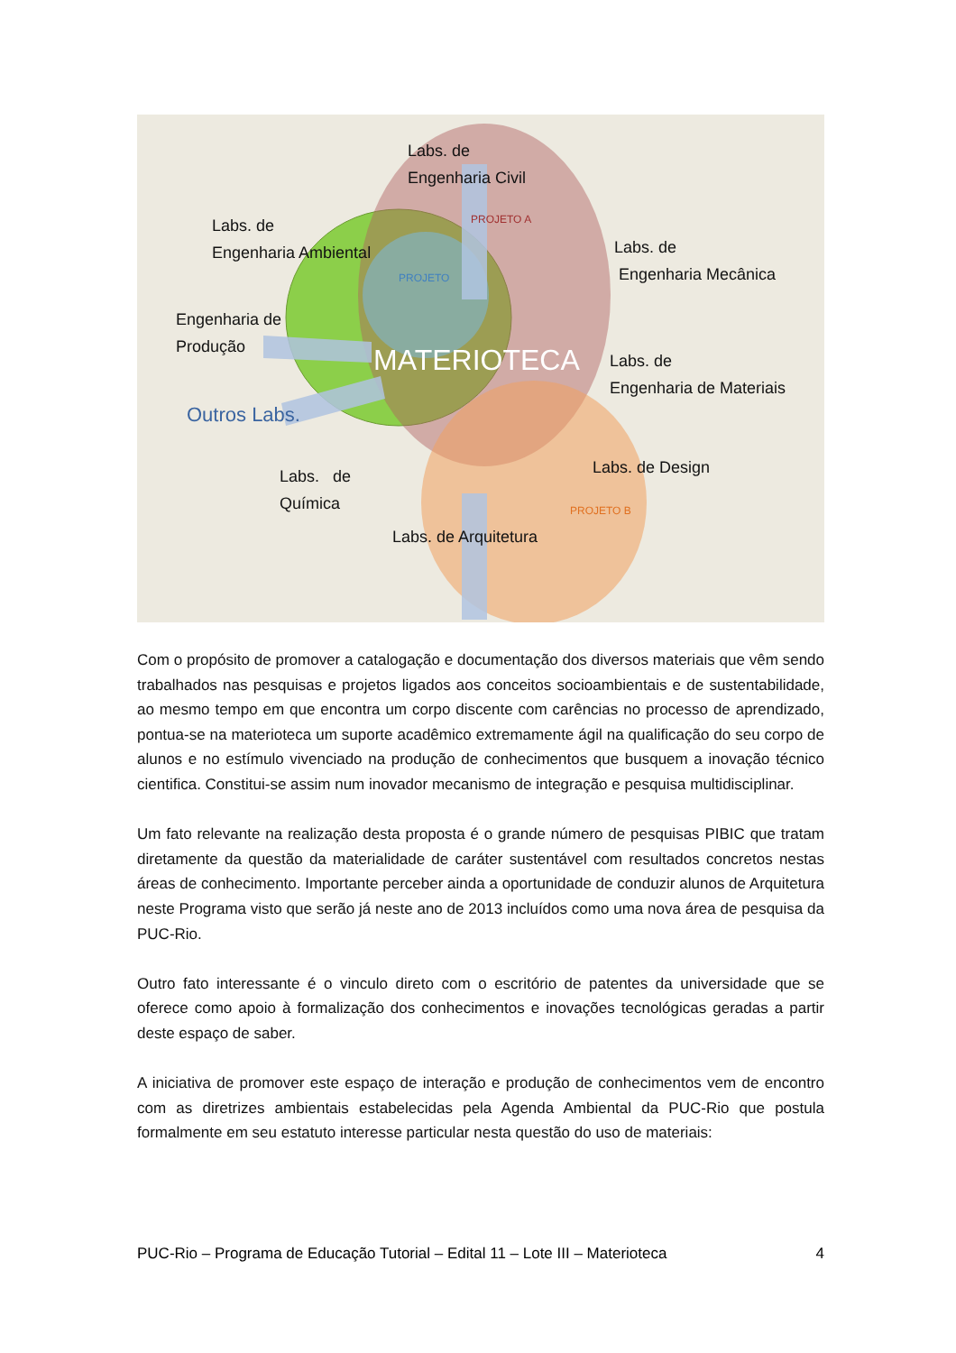PROJETO A
PROJETO B
PROJETO
MATERIOTECA
Labs. de
Engenharia Civil
Labs. de
Engenharia Ambiental
Labs. de
Engenharia Mecânica
Engenharia de
Produção
Labs. de
Engenharia de Materiais
Outros Labs.
Labs. de
Química
Labs. de Design
Labs. de Arquitetura
Com o propósito de promover a catalogação e documentação dos diversos materiais que vêm sendo trabalhados nas pesquisas e projetos ligados aos conceitos socioambientais e de sustentabilidade, ao mesmo tempo em que encontra um corpo discente com carências no processo de aprendizado, pontua-se na materioteca um suporte acadêmico extremamente ágil na qualificação do seu corpo de alunos e no estímulo vivenciado na produção de conhecimentos que busquem a inovação técnico cientifica. Constitui-se assim num inovador mecanismo de integração e pesquisa multidisciplinar.
Um fato relevante na realização desta proposta é o grande número de pesquisas PIBIC que tratam diretamente da questão da materialidade de caráter sustentável com resultados concretos nestas áreas de conhecimento. Importante perceber ainda a oportunidade de conduzir alunos de Arquitetura neste Programa visto que serão já neste ano de 2013 incluídos como uma nova área de pesquisa da PUC-Rio.
Outro fato interessante é o vinculo direto com o escritório de patentes da universidade que se oferece como apoio à formalização dos conhecimentos e inovações tecnológicas geradas a partir deste espaço de saber.
A iniciativa de promover este espaço de interação e produção de conhecimentos vem de encontro com as diretrizes ambientais estabelecidas pela Agenda Ambiental da PUC-Rio que postula formalmente em seu estatuto interesse particular nesta questão do uso de materiais:
PUC-Rio – Programa de Educação Tutorial – Edital 11 – Lote III – Materioteca 4